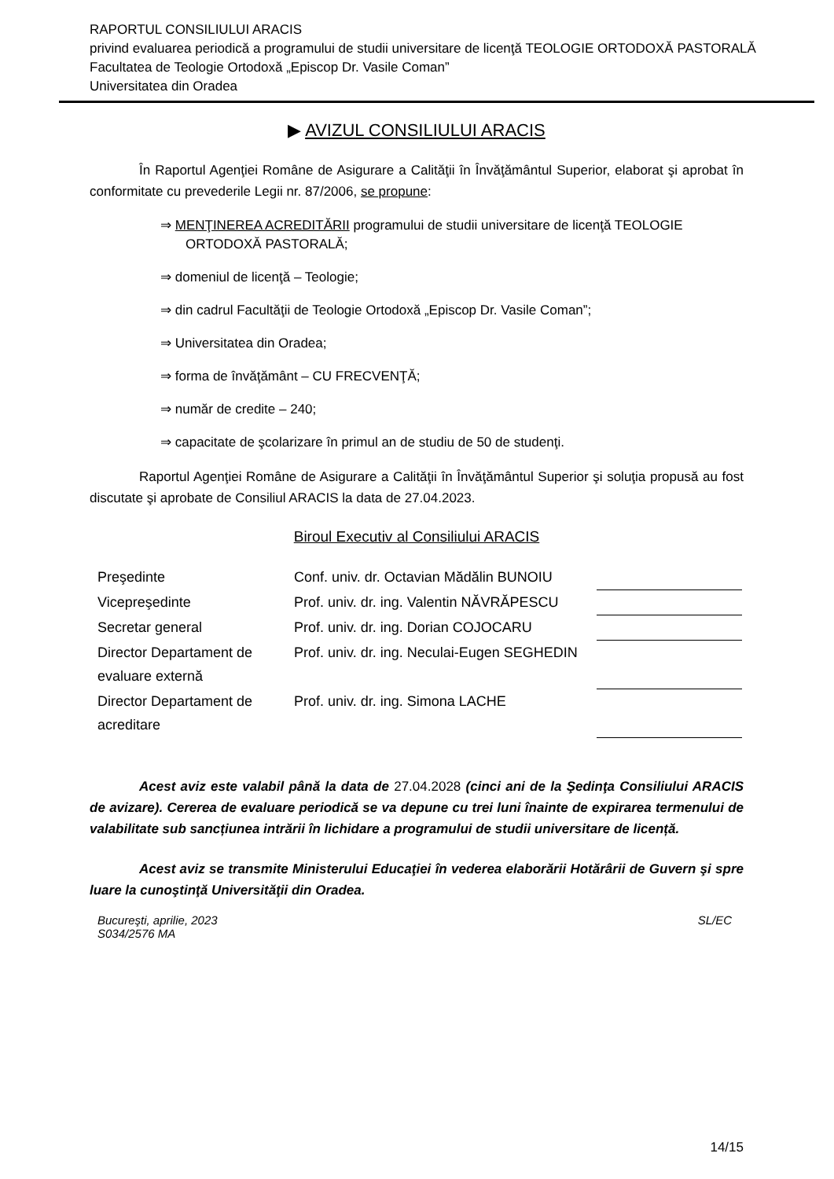RAPORTUL CONSILIULUI ARACIS
privind evaluarea periodică a programului de studii universitare de licenţă TEOLOGIE ORTODOXĂ PASTORALĂ
Facultatea de Teologie Ortodoxă „Episcop Dr. Vasile Coman”
Universitatea din Oradea
▶ AVIZUL CONSILIULUI ARACIS
În Raportul Agenţiei Române de Asigurare a Calităţii în Învăţământul Superior, elaborat şi aprobat în conformitate cu prevederile Legii nr. 87/2006, se propune:
⇒ MENŢINEREA ACREDITĂRII programului de studii universitare de licenţă TEOLOGIE ORTODOXĂ PASTORALĂ;
⇒ domeniul de licenţă – Teologie;
⇒ din cadrul Facultăţii de Teologie Ortodoxă „Episcop Dr. Vasile Coman”;
⇒ Universitatea din Oradea;
⇒ forma de învăţământ – CU FRECVENŢĂ;
⇒ număr de credite – 240;
⇒ capacitate de şcolarizare în primul an de studiu de 50 de studenţi.
Raportul Agenţiei Române de Asigurare a Calităţii în Învăţământul Superior şi soluţia propusă au fost discutate şi aprobate de Consiliul ARACIS la data de 27.04.2023.
Biroul Executiv al Consiliului ARACIS
| Preşedinte | Conf. univ. dr. Octavian Mădălin BUNOIU | |
| Vicepreşedinte | Prof. univ. dr. ing. Valentin NĂVRĂPESCU | |
| Secretar general | Prof. univ. dr. ing. Dorian COJOCARU | |
| Director Departament de evaluare externă | Prof. univ. dr. ing. Neculai-Eugen SEGHEDIN | |
| Director Departament de acreditare | Prof. univ. dr. ing. Simona LACHE | |
Acest aviz este valabil până la data de 27.04.2028 (cinci ani de la Şedinţa Consiliului ARACIS de avizare). Cererea de evaluare periodică se va depune cu trei luni înainte de expirarea termenului de valabilitate sub sancțiunea intrării în lichidare a programului de studii universitare de licență.
Acest aviz se transmite Ministerului Educaţiei în vederea elaborării Hotărârii de Guvern şi spre luare la cunoştinţă Universităţii din Oradea.
Bucureşti, aprilie, 2023
S034/2576 MA
SL/EC
14/15